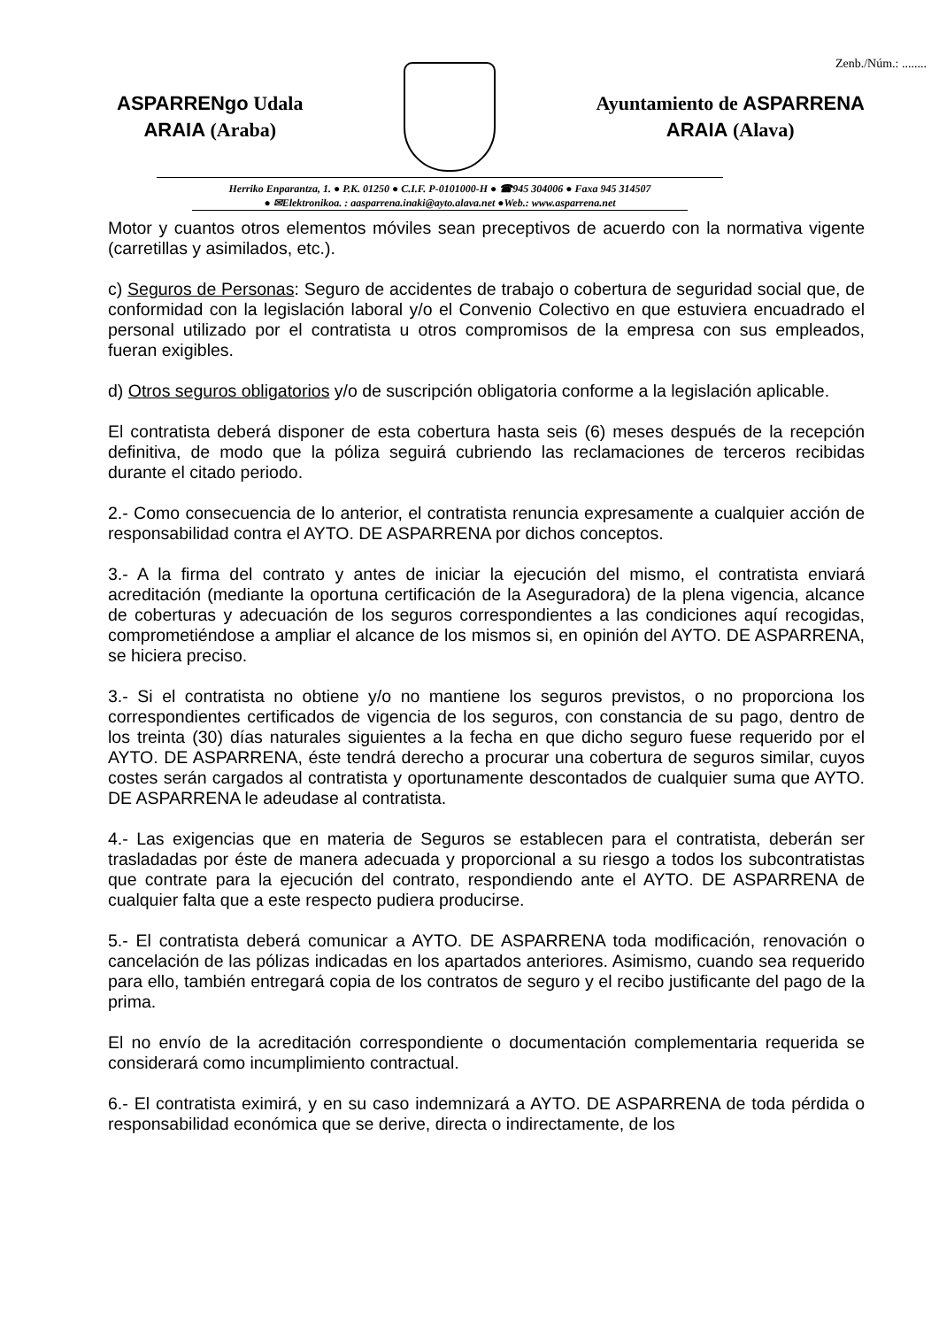Zenb./Núm.: ........
ASPARRENgo Udala
ARAIA (Araba)
Ayuntamiento de ASPARRENA
ARAIA (Alava)
Herriko Enparantza, 1. ● P.K. 01250 ● C.I.F. P-0101000-H ● ☎945 304006 ● Faxa 945 314507
● ✉Elektronikoa. : aasparrena.inaki@ayto.alava.net ●Web.: www.asparrena.net
Motor y cuantos otros elementos móviles sean preceptivos de acuerdo con la normativa vigente (carretillas y asimilados, etc.).
c) Seguros de Personas: Seguro de accidentes de trabajo o cobertura de seguridad social que, de conformidad con la legislación laboral y/o el Convenio Colectivo en que estuviera encuadrado el personal utilizado por el contratista u otros compromisos de la empresa con sus empleados, fueran exigibles.
d) Otros seguros obligatorios y/o de suscripción obligatoria conforme a la legislación aplicable.
El contratista deberá disponer de esta cobertura hasta seis (6) meses después de la recepción definitiva, de modo que la póliza seguirá cubriendo las reclamaciones de terceros recibidas durante el citado periodo.
2.- Como consecuencia de lo anterior, el contratista renuncia expresamente a cualquier acción de responsabilidad contra el AYTO. DE ASPARRENA por dichos conceptos.
3.- A la firma del contrato y antes de iniciar la ejecución del mismo, el contratista enviará acreditación (mediante la oportuna certificación de la Aseguradora) de la plena vigencia, alcance de coberturas y adecuación de los seguros correspondientes a las condiciones aquí recogidas, comprometiéndose a ampliar el alcance de los mismos si, en opinión del AYTO. DE ASPARRENA, se hiciera preciso.
3.- Si el contratista no obtiene y/o no mantiene los seguros previstos, o no proporciona los correspondientes certificados de vigencia de los seguros, con constancia de su pago, dentro de los treinta (30) días naturales siguientes a la fecha en que dicho seguro fuese requerido por el AYTO. DE ASPARRENA, éste tendrá derecho a procurar una cobertura de seguros similar, cuyos costes serán cargados al contratista y oportunamente descontados de cualquier suma que AYTO. DE ASPARRENA le adeudase al contratista.
4.- Las exigencias que en materia de Seguros se establecen para el contratista, deberán ser trasladadas por éste de manera adecuada y proporcional a su riesgo a todos los subcontratistas que contrate para la ejecución del contrato, respondiendo ante el AYTO. DE ASPARRENA de cualquier falta que a este respecto pudiera producirse.
5.- El contratista deberá comunicar a AYTO. DE ASPARRENA toda modificación, renovación o cancelación de las pólizas indicadas en los apartados anteriores. Asimismo, cuando sea requerido para ello, también entregará copia de los contratos de seguro y el recibo justificante del pago de la prima.
El no envío de la acreditación correspondiente o documentación complementaria requerida se considerará como incumplimiento contractual.
6.- El contratista eximirá, y en su caso indemnizará a AYTO. DE ASPARRENA de toda pérdida o responsabilidad económica que se derive, directa o indirectamente, de los